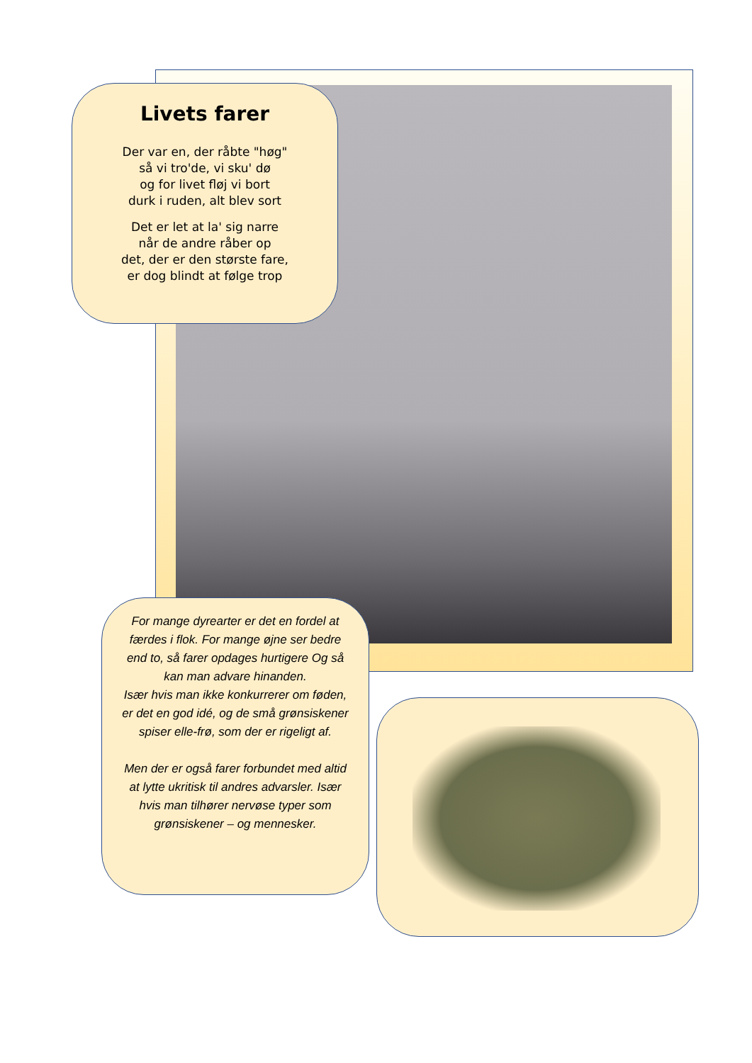Livets farer
Der var en, der råbte "høg"
så vi tro'de, vi sku' dø
og for livet fløj vi bort
durk i ruden, alt blev sort
Det er let at la' sig narre
når de andre råber op
det, der er den største fare,
er dog blindt at følge trop
For mange dyrearter er det en fordel at færdes i flok. For mange øjne ser bedre end to, så farer opdages hurtigere Og så kan man advare hinanden.
Især hvis man ikke konkurrerer om føden, er det en god idé, og de små grønsiskener spiser elle-frø, som der er rigeligt af.
Men der er også farer forbundet med altid at lytte ukritisk til andres advarsler. Især hvis man tilhører nervøse typer som grønsiskener – og mennesker.